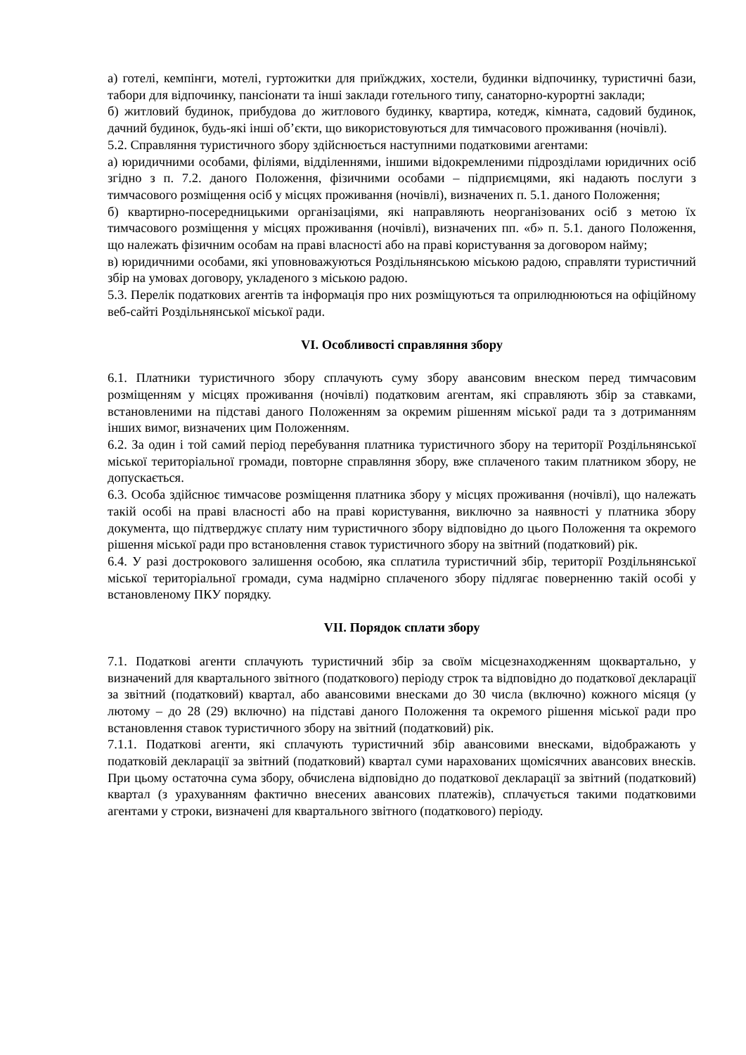а) готелі, кемпінги, мотелі, гуртожитки для приїжджих, хостели, будинки відпочинку, туристичні бази, табори для відпочинку, пансіонати та інші заклади готельного типу, санаторно-курортні заклади;
б) житловий будинок, прибудова до житлового будинку, квартира, котедж, кімната, садовий будинок, дачний будинок, будь-які інші об’єкти, що використовуються для тимчасового проживання (ночівлі).
5.2. Справляння туристичного збору здійснюється наступними податковими агентами:
а) юридичними особами, філіями, відділеннями, іншими відокремленими підрозділами юридичних осіб згідно з п. 7.2. даного Положення, фізичними особами – підприємцями, які надають послуги з тимчасового розміщення осіб у місцях проживання (ночівлі), визначених п. 5.1. даного Положення;
б) квартирно-посередницькими організаціями, які направляють неорганізованих осіб з метою їх тимчасового розміщення у місцях проживання (ночівлі), визначених пп. «б» п. 5.1. даного Положення, що належать фізичним особам на праві власності або на праві користування за договором найму;
в) юридичними особами, які уповноважуються Роздільнянською міською радою, справляти туристичний збір на умовах договору, укладеного з міською радою.
5.3. Перелік податкових агентів та інформація про них розміщуються та оприлюднюються на офіційному веб-сайті Роздільнянської міської ради.
VI. Особливості справляння збору
6.1. Платники туристичного збору сплачують суму збору авансовим внеском перед тимчасовим розміщенням у місцях проживання (ночівлі) податковим агентам, які справляють збір за ставками, встановленими на підставі даного Положенням за окремим рішенням міської ради та з дотриманням інших вимог, визначених цим Положенням.
6.2. За один і той самий період перебування платника туристичного збору на території Роздільнянської міської територіальної громади, повторне справляння збору, вже сплаченого таким платником збору, не допускається.
6.3. Особа здійснює тимчасове розміщення платника збору у місцях проживання (ночівлі), що належать такій особі на праві власності або на праві користування, виключно за наявності у платника збору документа, що підтверджує сплату ним туристичного збору відповідно до цього Положення та окремого рішення міської ради про встановлення ставок туристичного збору на звітний (податковий) рік.
6.4. У разі дострокового залишення особою, яка сплатила туристичний збір, території Роздільнянської міської територіальної громади, сума надмірно сплаченого збору підлягає поверненню такій особі у встановленому ПКУ порядку.
VII. Порядок сплати збору
7.1. Податкові агенти сплачують туристичний збір за своїм місцезнаходженням щоквартально, у визначений для квартального звітного (податкового) періоду строк та відповідно до податкової декларації за звітний (податковий) квартал, або авансовими внесками до 30 числа (включно) кожного місяця (у лютому – до 28 (29) включно) на підставі даного Положення та окремого рішення міської ради про встановлення ставок туристичного збору на звітний (податковий) рік.
7.1.1. Податкові агенти, які сплачують туристичний збір авансовими внесками, відображають у податковій декларації за звітний (податковий) квартал суми нарахованих щомісячних авансових внесків. При цьому остаточна сума збору, обчислена відповідно до податкової декларації за звітний (податковий) квартал (з урахуванням фактично внесених авансових платежів), сплачується такими податковими агентами у строки, визначені для квартального звітного (податкового) періоду.